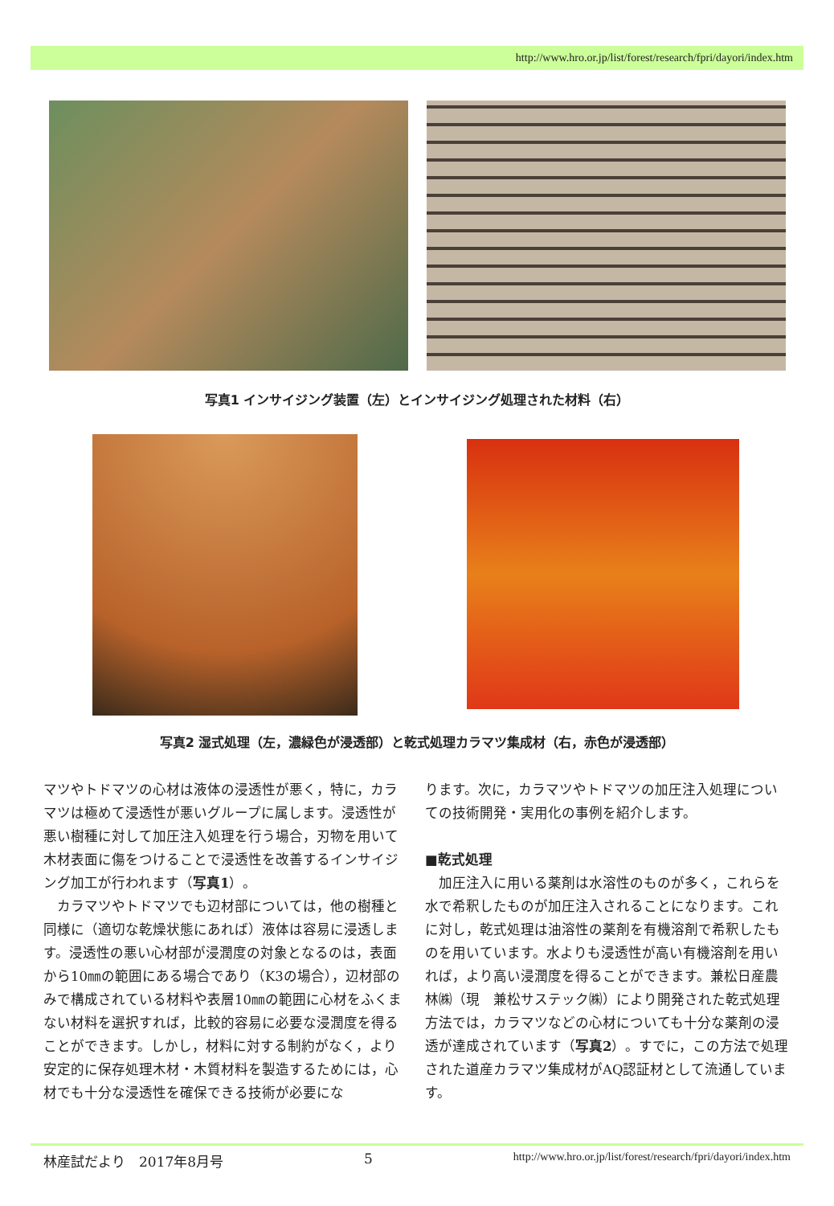http://www.hro.or.jp/list/forest/research/fpri/dayori/index.htm
写真1 インサイジング装置（左）とインサイジング処理された材料（右）
写真2 湿式処理（左，濃緑色が浸透部）と乾式処理カラマツ集成材（右，赤色が浸透部）
マツやトドマツの心材は液体の浸透性が悪く，特に，カラマツは極めて浸透性が悪いグループに属します。浸透性が悪い樹種に対して加圧注入処理を行う場合，刃物を用いて木材表面に傷をつけることで浸透性を改善するインサイジング加工が行われます（写真1）。
　カラマツやトドマツでも辺材部については，他の樹種と同様に（適切な乾燥状態にあれば）液体は容易に浸透します。浸透性の悪い心材部が浸潤度の対象となるのは，表面から10㎜の範囲にある場合であり（K3の場合），辺材部のみで構成されている材料や表層10㎜の範囲に心材をふくまない材料を選択すれば，比較的容易に必要な浸潤度を得ることができます。しかし，材料に対する制約がなく，より安定的に保存処理木材・木質材料を製造するためには，心材でも十分な浸透性を確保できる技術が必要にな
ります。次に，カラマツやトドマツの加圧注入処理についての技術開発・実用化の事例を紹介します。
■乾式処理
　加圧注入に用いる薬剤は水溶性のものが多く，これらを水で希釈したものが加圧注入されることになります。これに対し，乾式処理は油溶性の薬剤を有機溶剤で希釈したものを用いています。水よりも浸透性が高い有機溶剤を用いれば，より高い浸潤度を得ることができます。兼松日産農林㈱（現　兼松サステック㈱）により開発された乾式処理方法では，カラマツなどの心材についても十分な薬剤の浸透が達成されています（写真2）。すでに，この方法で処理された道産カラマツ集成材がAQ認証材として流通しています。
林産試だより　2017年8月号 5 http://www.hro.or.jp/list/forest/research/fpri/dayori/index.htm